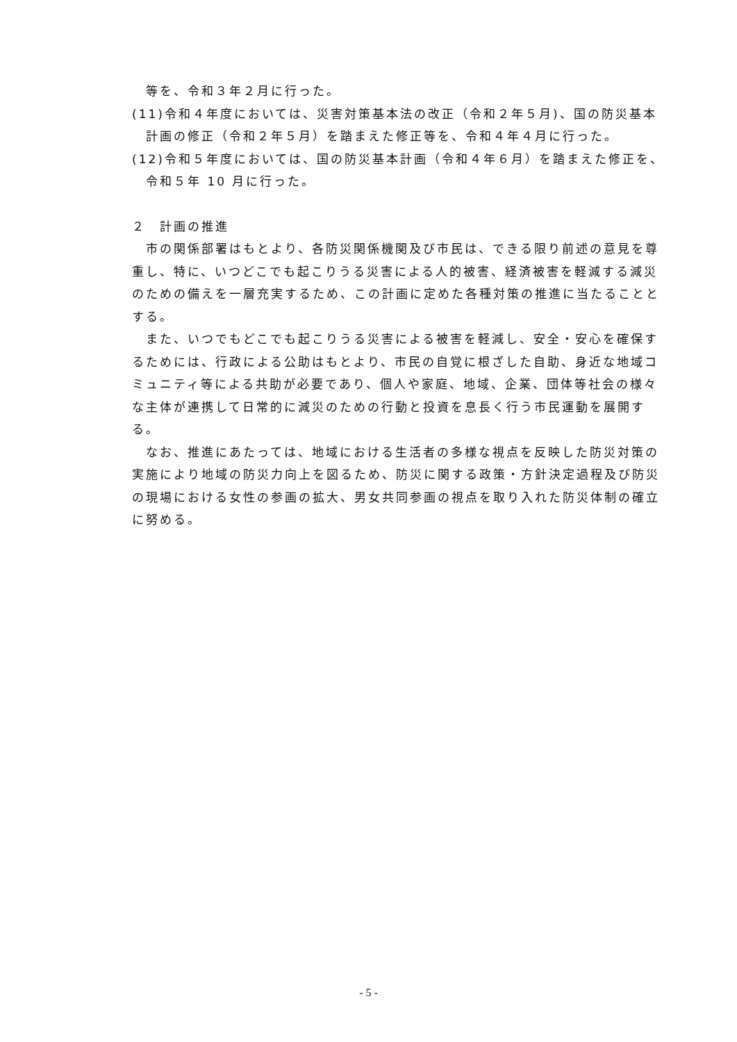等を、令和３年２月に行った。
(11)令和４年度においては、災害対策基本法の改正（令和２年５月)、国の防災基本計画の修正（令和２年５月）を踏まえた修正等を、令和４年４月に行った。
(12)令和５年度においては、国の防災基本計画（令和４年６月）を踏まえた修正を、令和５年 10 月に行った。
２　計画の推進
市の関係部署はもとより、各防災関係機関及び市民は、できる限り前述の意見を尊重し、特に、いつどこでも起こりうる災害による人的被害、経済被害を軽減する減災のための備えを一層充実するため、この計画に定めた各種対策の推進に当たることとする。
また、いつでもどこでも起こりうる災害による被害を軽減し、安全・安心を確保するためには、行政による公助はもとより、市民の自覚に根ざした自助、身近な地域コミュニティ等による共助が必要であり、個人や家庭、地域、企業、団体等社会の様々な主体が連携して日常的に減災のための行動と投資を息長く行う市民運動を展開する。
なお、推進にあたっては、地域における生活者の多様な視点を反映した防災対策の実施により地域の防災力向上を図るため、防災に関する政策・方針決定過程及び防災の現場における女性の参画の拡大、男女共同参画の視点を取り入れた防災体制の確立に努める。
- 5 -